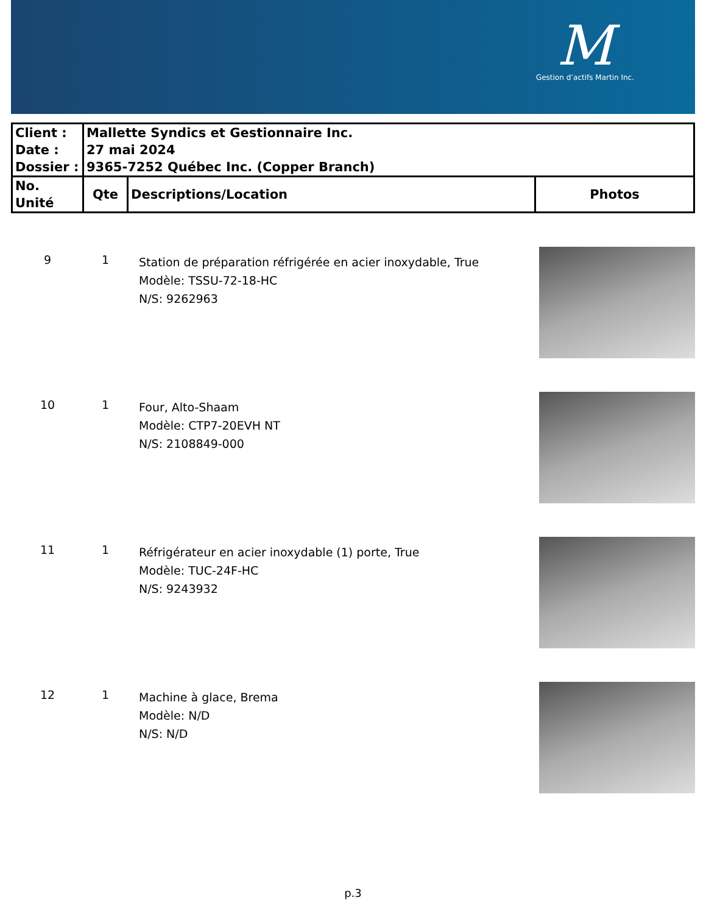M
Gestion d’actifs Martin Inc.
| Client : Date : Dossier : | Mallette Syndics et Gestionnaire Inc. 27 mai 2024 9365-7252 Québec Inc. (Copper Branch) | | |
| No. Unité | Qte | Descriptions/Location | Photos |
| 9 | 1 | Station de préparation réfrigérée en acier inoxydable, True Modèle: TSSU-72-18-HC N/S: 9262963 | |
| 10 | 1 | Four, Alto-Shaam Modèle: CTP7-20EVH NT N/S: 2108849-000 | |
| 11 | 1 | Réfrigérateur en acier inoxydable (1) porte, True Modèle: TUC-24F-HC N/S: 9243932 | |
| 12 | 1 | Machine à glace, Brema Modèle: N/D N/S: N/D | |
p.3